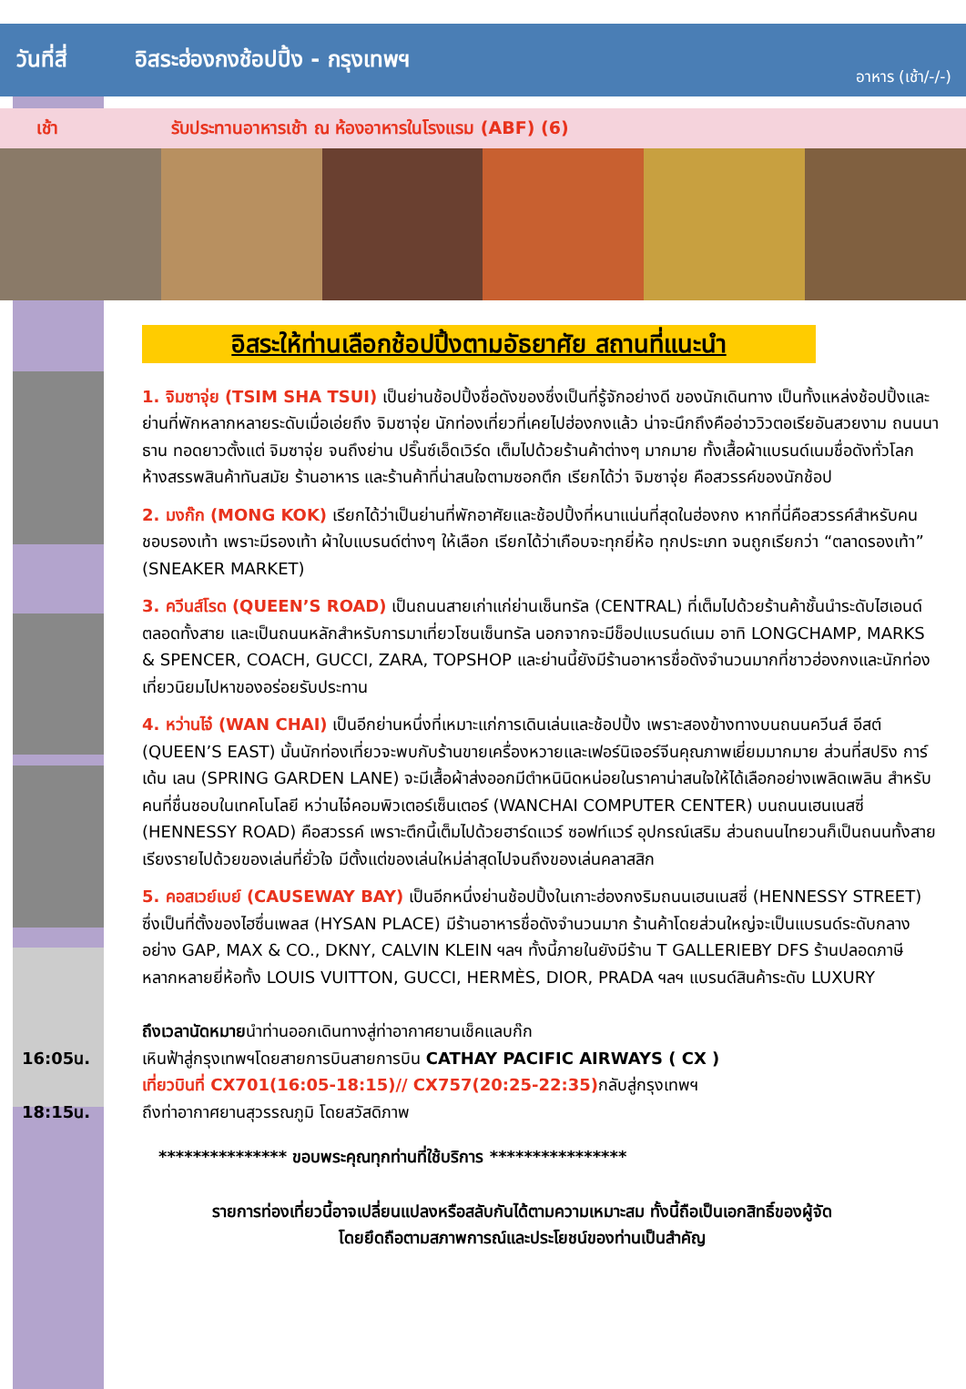วันที่สี่ อิสระฮ่องกงช้อปปิ้ง - กรุงเทพฯ
อาหาร (เช้า/-/-)
เช้า
รับประทานอาหารเช้า ณ ห้องอาหารในโรงแรม (ABF) (6)
อิสระให้ท่านเลือกช้อปปิ้งตามอัธยาศัย สถานที่แนะนำ
1. จิมซาจุ่ย (TSIM SHA TSUI) เป็นย่านช้อปปิ้งชื่อดังของซึ่งเป็นที่รู้จักอย่างดี ของนักเดินทาง เป็นทั้งแหล่งช้อปปิ้งและย่านที่พักหลากหลายระดับเมื่อเอ่ยถึง จิมซาจุ่ย นักท่องเที่ยวที่เคยไปฮ่องกงแล้ว น่าจะนึกถึงคืออ่าววิวตอเรียอันสวยงาม ถนนนาธาน ทอดยาวตั้งแต่ จิมซาจุ่ย จนถึงย่าน ปริ๊นซ์เอ็ดเวิร์ด เต็มไปด้วยร้านค้าต่างๆ มากมาย ทั้งเสื้อผ้าแบรนด์เนมชื่อดังทั่วโลก ห้างสรรพสินค้าทันสมัย ร้านอาหาร และร้านค้าที่น่าสนใจตามซอกตึก เรียกได้ว่า จิมซาจุ่ย คือสวรรค์ของนักช้อป
2. มงก๊ก (MONG KOK) เรียกได้ว่าเป็นย่านที่พักอาศัยและช้อปปิ้งที่หนาแน่นที่สุดในฮ่องกง หากที่นี่คือสวรรค์สำหรับคนชอบรองเท้า เพราะมีรองเท้า ผ้าใบแบรนด์ต่างๆ ให้เลือก เรียกได้ว่าเกือบจะทุกยี่ห้อ ทุกประเภท จนถูกเรียกว่า “ตลาดรองเท้า” (SNEAKER MARKET)
3. ควีนส์โรด (QUEEN’S ROAD) เป็นถนนสายเก่าแก่ย่านเซ็นทรัล (CENTRAL) ที่เต็มไปด้วยร้านค้าชั้นนำระดับไฮเอนด์ตลอดทั้งสาย และเป็นถนนหลักสำหรับการมาเที่ยวโซนเซ็นทรัล นอกจากจะมีช็อปแบรนด์เนม อาทิ LONGCHAMP, MARKS & SPENCER, COACH, GUCCI, ZARA, TOPSHOP และย่านนี้ยังมีร้านอาหารชื่อดังจำนวนมากที่ชาวฮ่องกงและนักท่องเที่ยวนิยมไปหาของอร่อยรับประทาน
4. หว่านไจ๋ (WAN CHAI) เป็นอีกย่านหนึ่งที่เหมาะแก่การเดินเล่นและช้อปปิ้ง เพราะสองข้างทางบนถนนควีนส์ อีสต์ (QUEEN’S EAST) นั้นนักท่องเที่ยวจะพบกับร้านขายเครื่องหวายและเฟอร์นิเจอร์จีนคุณภาพเยี่ยมมากมาย ส่วนที่สปริง การ์เด้น เลน (SPRING GARDEN LANE) จะมีเสื้อผ้าส่งออกมีตำหนินิดหน่อยในราคาน่าสนใจให้ได้เลือกอย่างเพลิดเพลิน สำหรับคนที่ชื่นชอบในเทคโนโลยี หว่านไจ๋คอมพิวเตอร์เซ็นเตอร์ (WANCHAI COMPUTER CENTER) บนถนนเฮนเนสซี่ (HENNESSY ROAD) คือสวรรค์ เพราะตึกนี้เต็มไปด้วยฮาร์ดแวร์ ซอฟท์แวร์ อุปกรณ์เสริม ส่วนถนนไทยวนก็เป็นถนนทั้งสายเรียงรายไปด้วยของเล่นที่ยั่วใจ มีตั้งแต่ของเล่นใหม่ล่าสุดไปจนถึงของเล่นคลาสสิก
5. คอสเวย์เบย์ (CAUSEWAY BAY) เป็นอีกหนึ่งย่านช้อปปิ้งในเกาะฮ่องกงริมถนนเฮนเนสซี่ (HENNESSY STREET) ซึ่งเป็นที่ตั้งของไฮซึ่นเพลส (HYSAN PLACE) มีร้านอาหารชื่อดังจำนวนมาก ร้านค้าโดยส่วนใหญ่จะเป็นแบรนด์ระดับกลางอย่าง GAP, MAX & CO., DKNY, CALVIN KLEIN ฯลฯ ทั้งนี้ภายในยังมีร้าน T GALLERIEBY DFS ร้านปลอดภาษี หลากหลายยี่ห้อทั้ง LOUIS VUITTON, GUCCI, HERMÈS, DIOR, PRADA ฯลฯ แบรนด์สินค้าระดับ LUXURY
ถึงเวลานัดหมายนำท่านออกเดินทางสู่ท่าอากาศยานเช็คแลบก๊ก
16:05น. เหินฟ้าสู่กรุงเทพฯโดยสายการบินสายการบิน CATHAY PACIFIC AIRWAYS ( CX )
เที่ยวบินที่ CX701(16:05-18:15)// CX757(20:25-22:35) กลับสู่กรุงเทพฯ
18:15น. ถึงท่าอากาศยานสุวรรณภูมิ โดยสวัสดิภาพ
*************** ขอบพระคุณทุกท่านที่ใช้บริการ ****************
รายการท่องเที่ยวนี้อาจเปลี่ยนแปลงหรือสลับกันได้ตามความเหมาะสม ทั้งนี้ถือเป็นเอกสิทธิ์ของผู้จัด
โดยยึดถือตามสภาพการณ์และประโยชน์ของท่านเป็นสำคัญ